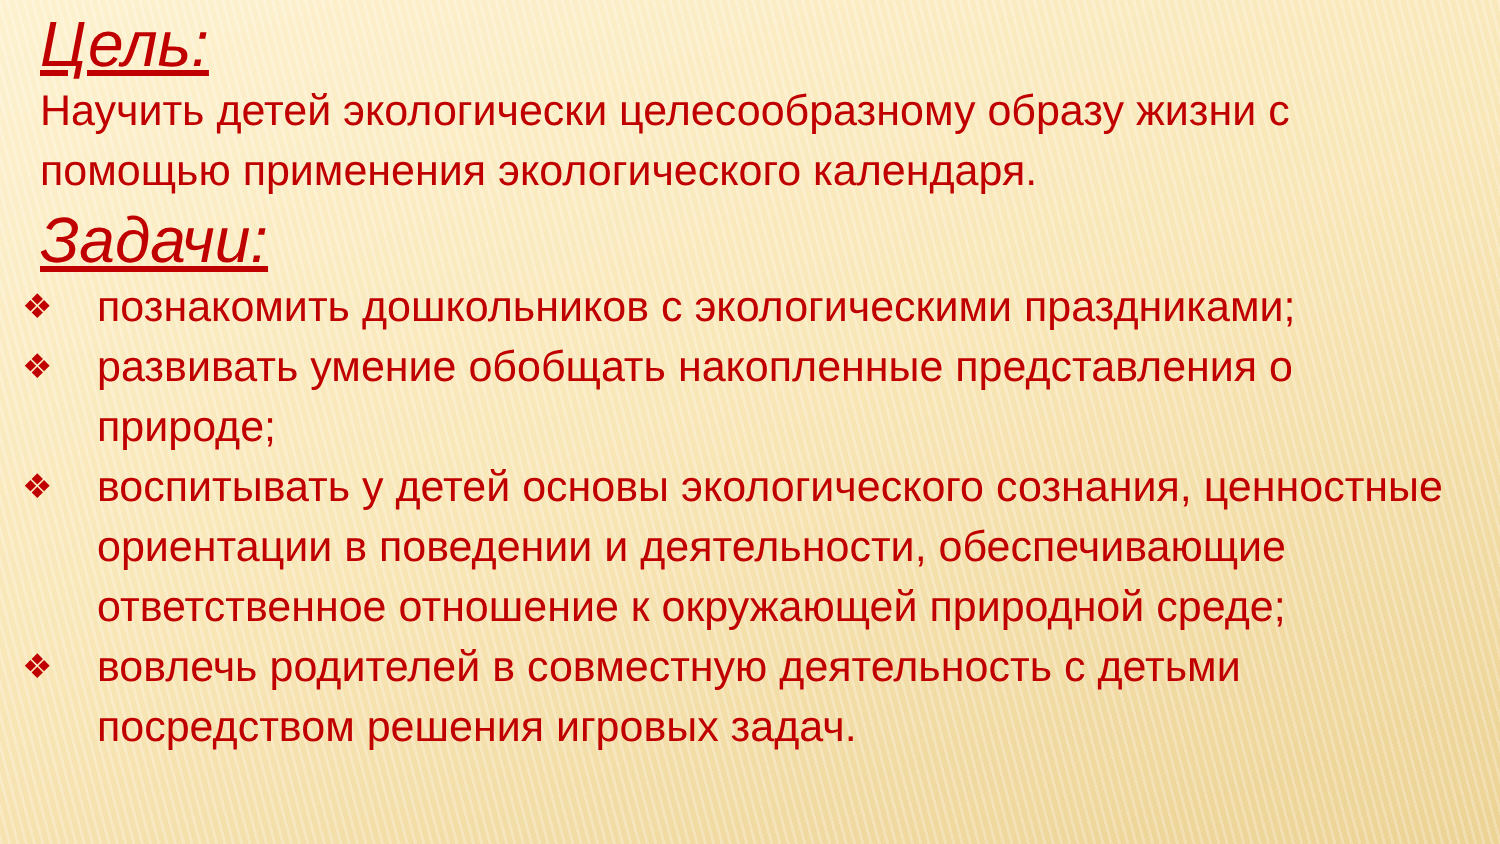Цель:
Научить детей экологически целесообразному образу жизни с помощью применения экологического календаря.
Задачи:
❖ познакомить дошкольников с экологическими праздниками;
❖ развивать умение обобщать накопленные представления о природе;
❖ воспитывать у детей основы экологического сознания, ценностные ориентации в поведении и деятельности, обеспечивающие ответственное отношение к окружающей природной среде;
❖ вовлечь родителей в совместную деятельность с детьми посредством решения игровых задач.